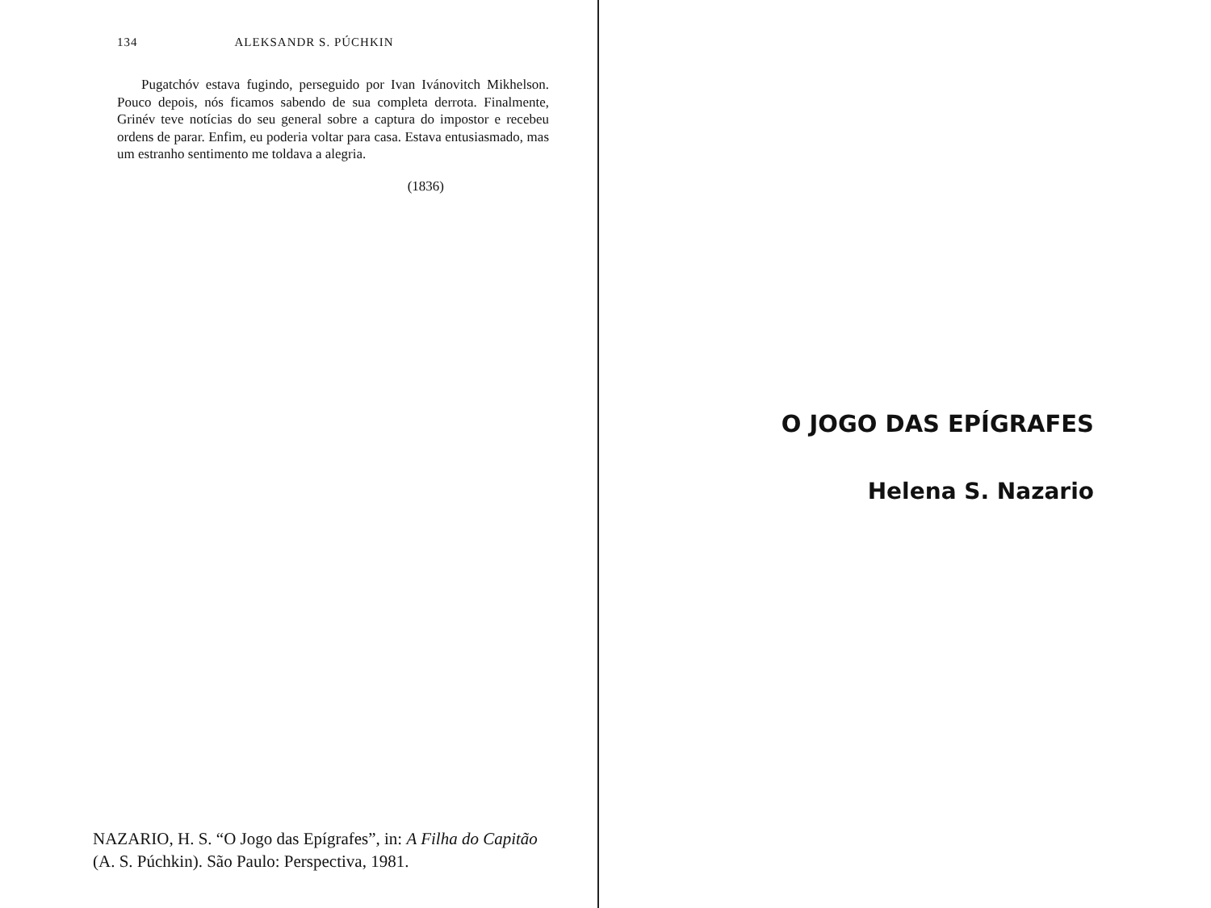134 ALEKSANDR S. PÚCHKIN
Pugatchóv estava fugindo, perseguido por Ivan Ivánovitch Mikhelson. Pouco depois, nós ficamos sabendo de sua completa derrota. Finalmente, Grinév teve notícias do seu general sobre a captura do impostor e recebeu ordens de parar. Enfim, eu poderia voltar para casa. Estava entusiasmado, mas um estranho sentimento me toldava a alegria.
(1836)
NAZARIO, H. S. “O Jogo das Epígrafes”, in: A Filha do Capitão (A. S. Púchkin). São Paulo: Perspectiva, 1981.
O JOGO DAS EPÍGRAFES
Helena S. Nazario